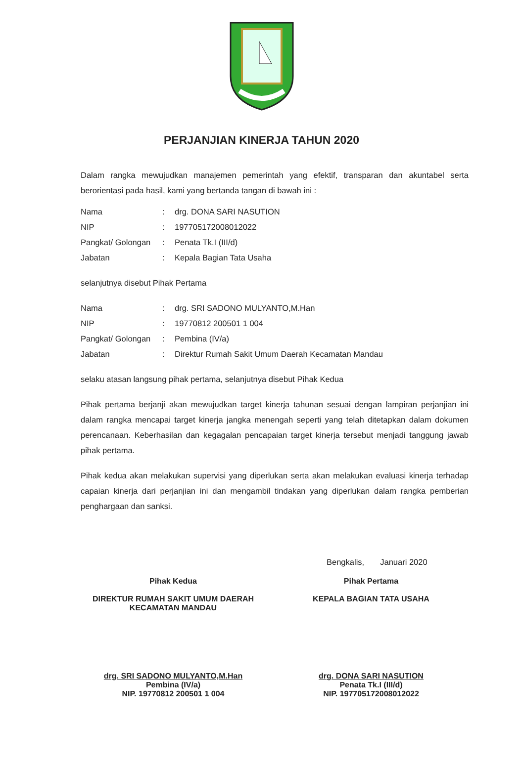PERJANJIAN KINERJA TAHUN 2020
Dalam rangka mewujudkan manajemen pemerintah yang efektif, transparan dan akuntabel serta berorientasi pada hasil, kami yang bertanda tangan di bawah ini :
| Nama | : | drg. DONA SARI NASUTION |
| NIP | : | 197705172008012022 |
| Pangkat/ Golongan | : | Penata Tk.I (III/d) |
| Jabatan | : | Kepala Bagian Tata Usaha |
selanjutnya disebut Pihak Pertama
| Nama | : | drg. SRI SADONO MULYANTO,M.Han |
| NIP | : | 19770812 200501 1 004 |
| Pangkat/ Golongan | : | Pembina (IV/a) |
| Jabatan | : | Direktur Rumah Sakit Umum Daerah Kecamatan Mandau |
selaku atasan langsung pihak pertama, selanjutnya disebut Pihak Kedua
Pihak pertama berjanji akan mewujudkan target kinerja tahunan sesuai dengan lampiran perjanjian ini dalam rangka mencapai target kinerja jangka menengah seperti yang telah ditetapkan dalam dokumen perencanaan. Keberhasilan dan kegagalan pencapaian target kinerja tersebut menjadi tanggung jawab pihak pertama.
Pihak kedua akan melakukan supervisi yang diperlukan serta akan melakukan evaluasi kinerja terhadap capaian kinerja dari perjanjian ini dan mengambil tindakan yang diperlukan dalam rangka pemberian penghargaan dan sanksi.
Bengkalis, Januari 2020
Pihak Kedua
DIREKTUR RUMAH SAKIT UMUM DAERAH
KECAMATAN MANDAU
drg. SRI SADONO MULYANTO,M.Han
Pembina (IV/a)
NIP. 19770812 200501 1 004
Pihak Pertama
KEPALA BAGIAN TATA USAHA
drg. DONA SARI NASUTION
Penata Tk.I (III/d)
NIP. 197705172008012022